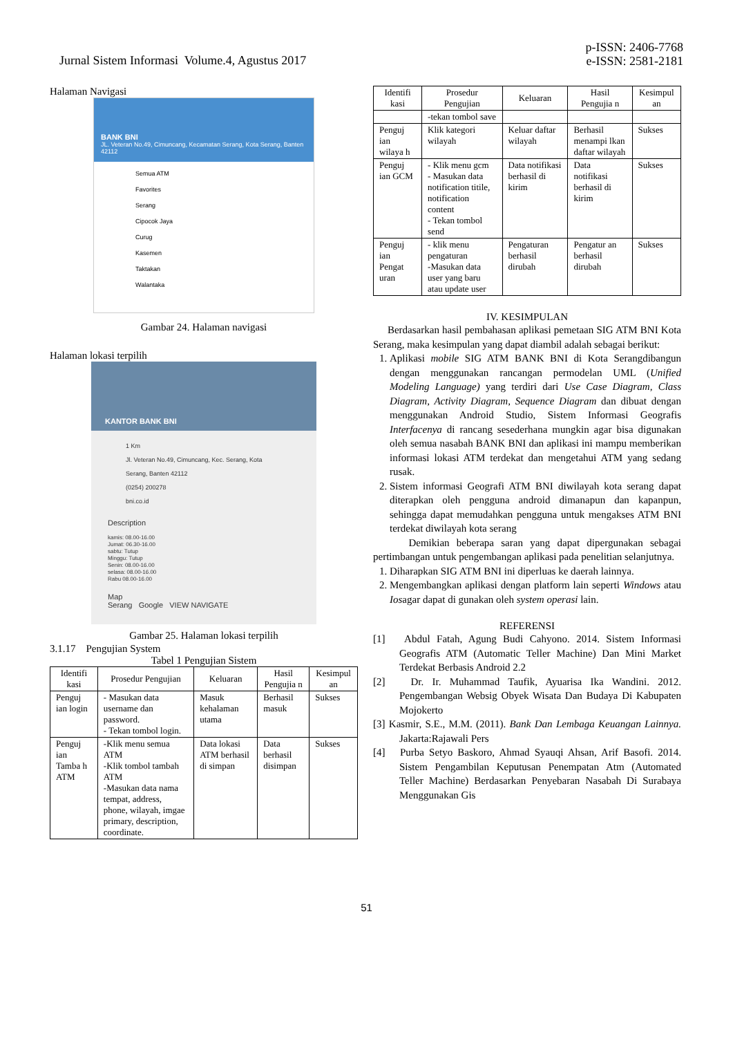Jurnal Sistem Informasi Volume.4, Agustus 2017
p-ISSN: 2406-7768
e-ISSN: 2581-2181
Halaman Navigasi
BANK BNI
JL. Veteran No.49, Cimuncang, Kecamatan Serang, Kota Serang, Banten 42112
Semua ATM
Favorites
Serang
Cipocok Jaya
Curug
Kasemen
Taktakan
Walantaka
Gambar 24. Halaman navigasi
Halaman lokasi terpilih
KANTOR BANK BNI
1 Km
Jl. Veteran No.49, Cimuncang, Kec. Serang, Kota Serang, Banten 42112
(0254) 200278
bni.co.id
Description
kamis: 08.00-16.00
Jumat: 06.30-16.00
sabtu: Tutup
Minggu: Tutup
Senin: 08.00-16.00
selasa: 08.00-16.00
Rabu 08.00-16.00
Map
Serang Google VIEW NAVIGATE
Gambar 25. Halaman lokasi terpilih
3.1.17 Pengujian System
Tabel 1 Pengujian Sistem
| Identifi kasi | Prosedur Pengujian | Keluaran | Hasil Pengujia n | Kesimpul an |
| --- | --- | --- | --- | --- |
| Penguj ian login | - Masukan data username dan password. - Tekan tombol login. | Masuk kehalaman utama | Berhasil masuk | Sukses |
| Penguj ian Tamba h ATM | -Klik menu semua ATM -Klik tombol tambah ATM -Masukan data nama tempat, address, phone, wilayah, imgae primary, description, coordinate. | Data lokasi ATM berhasil di simpan | Data berhasil disimpan | Sukses |
| Identifi kasi | Prosedur Pengujian | Keluaran | Hasil Pengujia n | Kesimpul an |
| --- | --- | --- | --- | --- |
| | -tekan tombol save | | | |
| Penguj ian wilaya h | Klik kategori wilayah | Keluar daftar wilayah | Berhasil menampi lkan daftar wilayah | Sukses |
| Penguj ian GCM | - Klik menu gcm - Masukan data notification titile, notification content - Tekan tombol send | Data notifikasi berhasil di kirim | Data notifikasi berhasil di kirim | Sukses |
| Penguj ian Pengat uran | - klik menu pengaturan -Masukan data user yang baru atau update user | Pengaturan berhasil dirubah | Pengatur an berhasil dirubah | Sukses |
IV. KESIMPULAN
Berdasarkan hasil pembahasan aplikasi pemetaan SIG ATM BNI Kota Serang, maka kesimpulan yang dapat diambil adalah sebagai berikut:
1. Aplikasi mobile SIG ATM BANK BNI di Kota Serangdibangun dengan menggunakan rancangan permodelan UML (Unified Modeling Language) yang terdiri dari Use Case Diagram, Class Diagram, Activity Diagram, Sequence Diagram dan dibuat dengan menggunakan Android Studio, Sistem Informasi Geografis Interfacenya di rancang sesederhana mungkin agar bisa digunakan oleh semua nasabah BANK BNI dan aplikasi ini mampu memberikan informasi lokasi ATM terdekat dan mengetahui ATM yang sedang rusak.
2. Sistem informasi Geografi ATM BNI diwilayah kota serang dapat diterapkan oleh pengguna android dimanapun dan kapanpun, sehingga dapat memudahkan pengguna untuk mengakses ATM BNI terdekat diwilayah kota serang
Demikian beberapa saran yang dapat dipergunakan sebagai pertimbangan untuk pengembangan aplikasi pada penelitian selanjutnya.
1. Diharapkan SIG ATM BNI ini diperluas ke daerah lainnya.
2. Mengembangkan aplikasi dengan platform lain seperti Windows atau Iosagar dapat di gunakan oleh system operasi lain.
REFERENSI
[1] Abdul Fatah, Agung Budi Cahyono. 2014. Sistem Informasi Geografis ATM (Automatic Teller Machine) Dan Mini Market Terdekat Berbasis Android 2.2
[2] Dr. Ir. Muhammad Taufik, Ayuarisa Ika Wandini. 2012. Pengembangan Websig Obyek Wisata Dan Budaya Di Kabupaten Mojokerto
[3] Kasmir, S.E., M.M. (2011). Bank Dan Lembaga Keuangan Lainnya. Jakarta:Rajawali Pers
[4] Purba Setyo Baskoro, Ahmad Syauqi Ahsan, Arif Basofi. 2014. Sistem Pengambilan Keputusan Penempatan Atm (Automated Teller Machine) Berdasarkan Penyebaran Nasabah Di Surabaya Menggunakan Gis
51